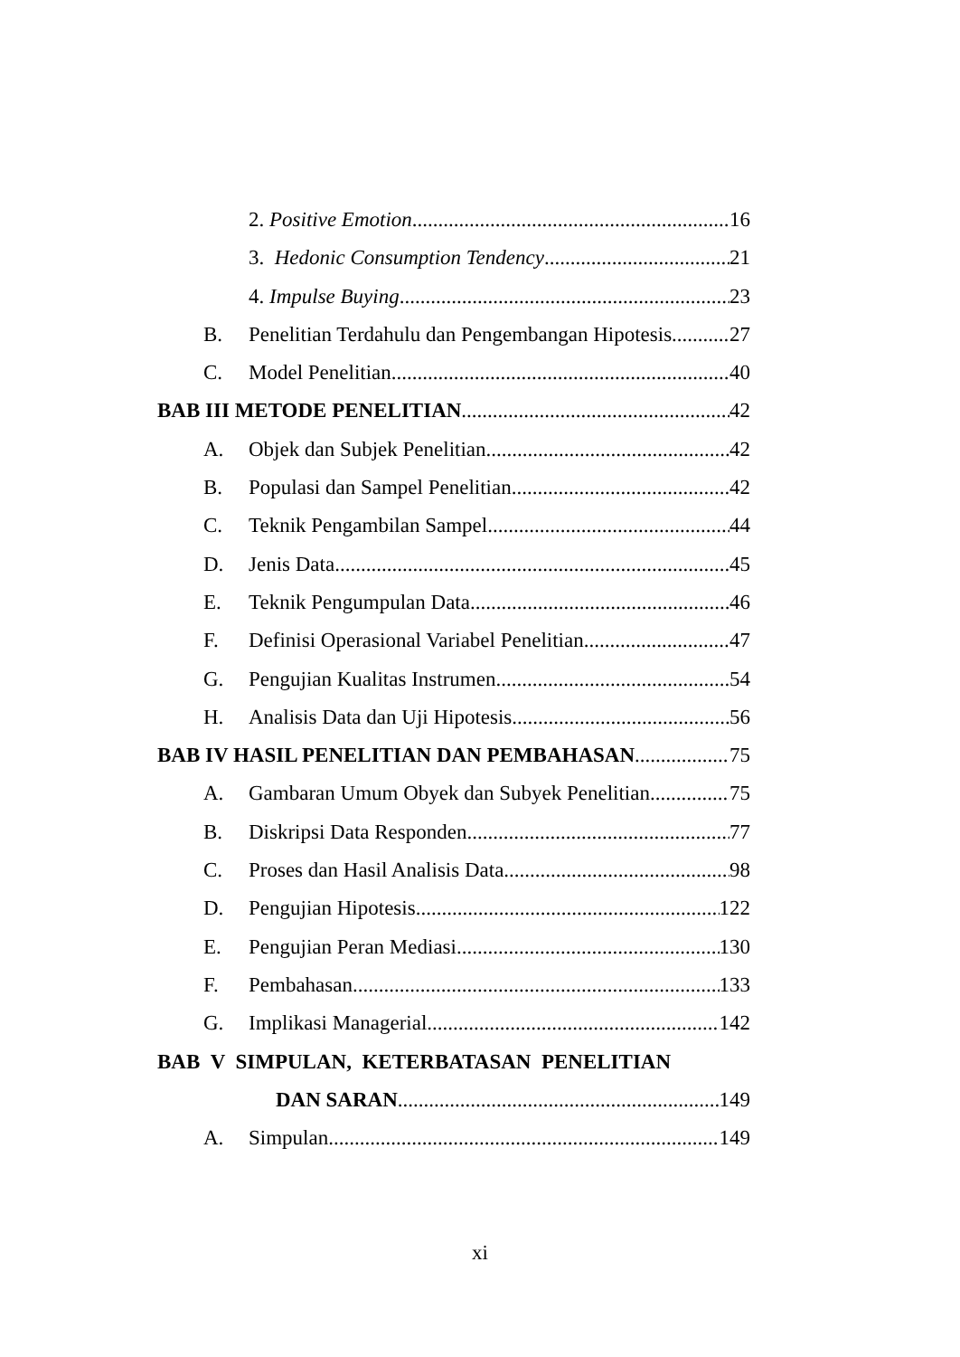2. Positive Emotion 16
3. Hedonic Consumption Tendency 21
4. Impulse Buying 23
B. Penelitian Terdahulu dan Pengembangan Hipotesis 27
C. Model Penelitian 40
BAB III METODE PENELITIAN 42
A. Objek dan Subjek Penelitian 42
B. Populasi dan Sampel Penelitian 42
C. Teknik Pengambilan Sampel 44
D. Jenis Data 45
E. Teknik Pengumpulan Data 46
F. Definisi Operasional Variabel Penelitian 47
G. Pengujian Kualitas Instrumen 54
H. Analisis Data dan Uji Hipotesis 56
BAB IV HASIL PENELITIAN DAN PEMBAHASAN 75
A. Gambaran Umum Obyek dan Subyek Penelitian 75
B. Diskripsi Data Responden 77
C. Proses dan Hasil Analisis Data 98
D. Pengujian Hipotesis 122
E. Pengujian Peran Mediasi 130
F. Pembahasan 133
G. Implikasi Managerial 142
BAB V SIMPULAN, KETERBATASAN PENELITIAN
DAN SARAN 149
A. Simpulan 149
xi